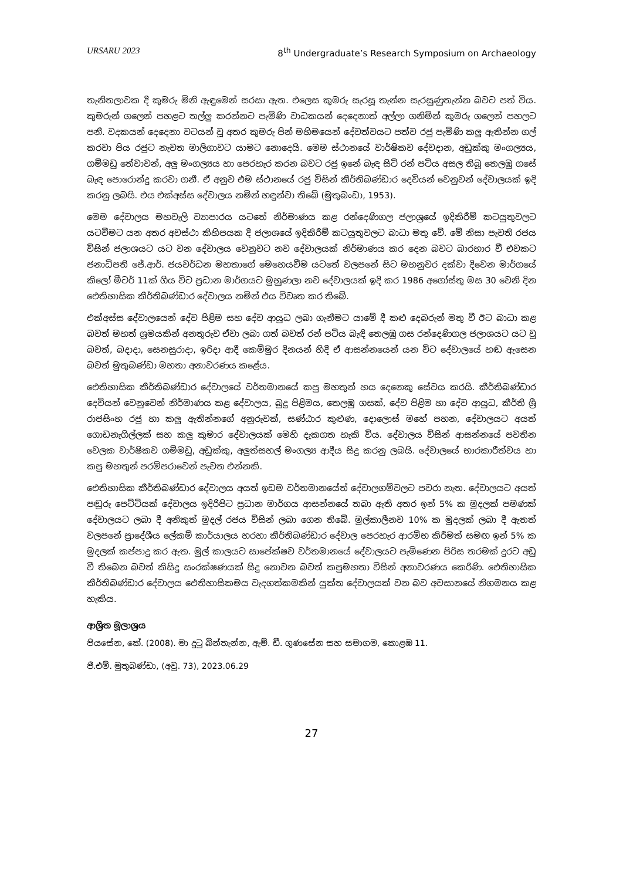URSARU 2023 8<sup>th</sup> Undergraduate’s Research Symposium on Archaeology
තැනිතලාවක දී කුමරු මිනි ඇඳුමෙන් සරසා ඇත. එලෙස කුමරු සැරසූ තැන්න සැරසුණුතැන්න බවට පත් විය. කුමරුන් ගලෙන් පහළට තල්ලු කරන්නට පැමිණි වාධකයන් දෙදෙනාත් අල්ලා ගනිමින් කුමරු ගලෙන් පහලට පනී. වදකයන් දෙදෙනා වටයන් වූ අතර කුමරු පින් මහිමයෙන් දේවත්වයට පත්ව රජු පැමිණි කලු ඇතින්න ගල් කරවා පිය රජුට නැවත මාලිගාවට යාමට නොදෙයි. මෙම ස්ථානයේ වාර්ෂිකව දේවදාන, අඩුක්කු මංගල්‍යය, ගම්මඩු තේවාවන්, අලු මංගල්‍යය හා පෙරහැර කරන බවට රජු ඉනේ බැඳ සිටි රන් පටිය අසල තිබූ තෙලඹු ගසේ බැඳ පොරොන්දු කරවා ගනී. ඒ අනුව එම ස්ථානයේ රජු විසින් කීර්තිබණ්ඩාර දෙවියන් වෙනුවන් දේවාලයක් ඉදි කරනු ලබයි. එය එක්අස්ස දේවාලය නමින් හඳුන්වා තිබේ (මුතුබංඩා, 1953).
මෙම දේවාලය මහවැලි ව්‍යාපාරය යටතේ නිර්මාණය කළ රන්දෙණිගල ජලාශ්‍රයේ ඉදිකිරීම් කටයුතුවලට යටවීමට යන අතර අවස්ථා කිහිපයක දී ජලාශයේ ඉදිකිරීම් කටයුතුවලට බාධා මතු වේ. මේ නිසා පැවති රජය විසින් ජලාශයට යට වන දේවාලය වෙනුවට නව දේවාලයක් නිර්මාණය කර දෙන බවට බාරහාර වී එවකට ජනාධිපති ජේ.ආර්. ජයවර්ධන මහතාගේ මෙහෙයවීම යටතේ වලපනේ සිට මහනුවර දක්වා දිවෙන මාර්ගයේ කිලෝ මීටර් 11ක් ගිය විට ප්‍රධාන මාර්ගයට මුහුණලා නව දේවාලයක් ඉදි කර 1986 අගෝස්තු මස 30 වෙනි දින ඓතිහාසික කීර්තිබණ්ඩාර දේවාලය නමින් එය විවෘත කර තිබේ.
එක්අස්ස දේවාලයෙන් දේව පිළිම සහ දේව ආයුධ ලබා ගැනීමට යාමේ දී කළු දෙබරුන් මතු වී ඊට බාධා කළ බවත් මහත් ශ්‍රමයකින් අනතුරුව ඒවා ලබා ගත් බවත් රන් පටිය බැඳි තෙලඹු ගස රන්දෙණිගල ජලාශයට යට වූ බවත්, බදාදා, සෙනසුරාදා, ඉරිදා ආදී කෙම්මුර දිනයන් හිදී ඒ ආසන්නයෙන් යන විට දේවාලයේ හඬ ඇසෙන බවත් මුතුබණ්ඩා මහතා අනාවරණය කළේය.
ඓතිහාසික කීර්තිබණ්ඩාර දේවාලයේ වර්තමානයේ කපු මහතුන් හය දෙනෙකු සේවය කරයි. කීර්තිබණ්ඩාර දෙවියන් වෙනුවෙන් නිර්මාණය කළ දේවාලය, බුදු පිළිමය, තෙලඹු ගසක්, දේව පිළිම හා දේව ආයුධ, කීර්ති ශ්‍රී රාජසිංහ රජු හා කලු ඇතින්නගේ අනුරුවක්, සණ්ඨාර කුළුණ, දොලොස් මහේ පහන, දේවාලයට අයත් ගොඩනැගිල්ලක් සහ කලු කුමාර දේවාලයක් මෙහි දැකගත හැකි විය. දේවාලය විසින් ආසන්නයේ පවතින වෙලක වාර්ෂිකව ගම්මඩු, අඩුක්කු, අලුත්සහල් මංගල්‍ය ආදීය සිදු කරනු ලබයි. දේවාලයේ භාරකාරීත්වය හා කපු මහතුන් පරම්පරාවෙන් පැවත එන්නකි.
ඓතිහාසික කීර්තිබණ්ඩාර දේවාලය අයත් ඉඩම වර්තමානයේත් දේවාලගම්වලට පවරා නැත. දේවාලයට අයත් පඬුරු පෙට්ටියක් දේවාලය ඉදිරිපිට ප්‍රධාන මාර්ගය ආසන්නයේ තබා ඇති අතර ඉන් 5% ක මුදලක් පමණක් දේවාලයට ලබා දී අනිකුත් මුදල් රජය විසින් ලබා ගෙන තිබේ. මුල්කාලීනව 10% ක මුදලක් ලබා දී ඇතත් වලපනේ ප්‍රාදේශීය ලේකම් කාර්යාලය හරහා කීර්තිබණ්ඩාර දේවාල පෙරහැර ආරම්භ කිරීමත් සමඟ ඉන් 5% ක මුදලක් කප්පාදු කර ඇත. මුල් කාලයට සාපේක්ෂව වර්තමානයේ දේවාලයට පැමිණෙන පිරිස තරමක් දුරට අඩු වී තිබෙන බවත් කිසිදු සංරක්ෂණයක් සිදු නොවන බවත් කපුමහතා විසින් අනාවරණය කෙරිණි. ඓතිහාසික කීර්තිබණ්ඩාර දේවාලය ඓතිහාසිකමය වැදගත්කමකින් යුක්ත දේවාලයක් වන බව අවසානයේ නිගමනය කළ හැකිය.
ආශ්‍රිත මූලාශ්‍රය
පියසේන, කේ. (2008). මා දුටු බින්තැන්න, ඇම්. ඩී. ගුණසේන සහ සමාගම, කොළඹ 11.
ජී.එම්. මුතුබණ්ඩා, (අවු. 73), 2023.06.29
27